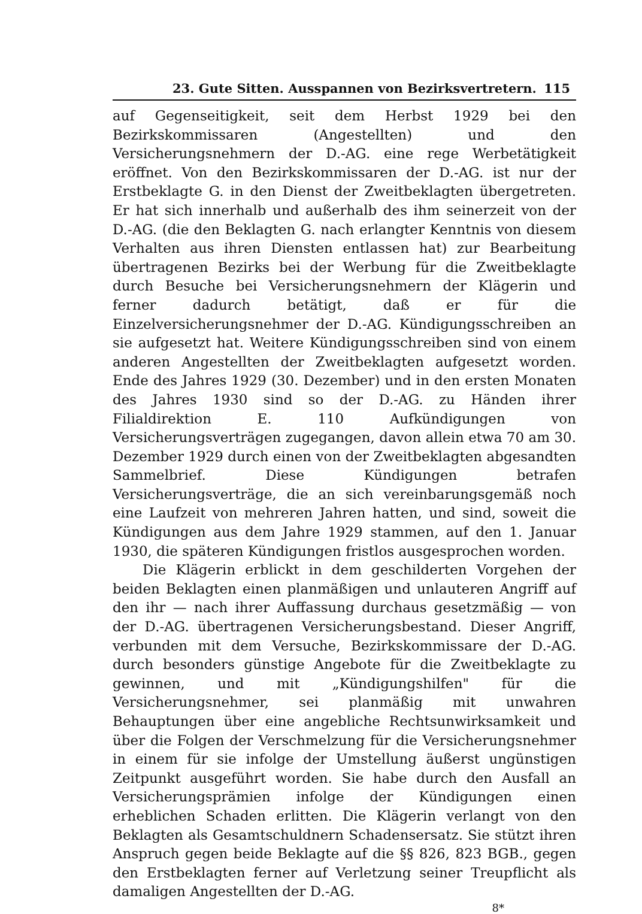23. Gute Sitten. Ausspannen von Bezirksvertretern. 115
auf Gegenseitigkeit, seit dem Herbst 1929 bei den Bezirkskommissaren (Angestellten) und den Versicherungsnehmern der D.-AG. eine rege Werbetätigkeit eröffnet. Von den Bezirkskommissaren der D.-AG. ist nur der Erstbeklagte G. in den Dienst der Zweitbeklagten übergetreten. Er hat sich innerhalb und außerhalb des ihm seinerzeit von der D.-AG. (die den Beklagten G. nach erlangter Kenntnis von diesem Verhalten aus ihren Diensten entlassen hat) zur Bearbeitung übertragenen Bezirks bei der Werbung für die Zweitbeklagte durch Besuche bei Versicherungsnehmern der Klägerin und ferner dadurch betätigt, daß er für die Einzelversicherungsnehmer der D.-AG. Kündigungsschreiben an sie aufgesetzt hat. Weitere Kündigungsschreiben sind von einem anderen Angestellten der Zweitbeklagten aufgesetzt worden. Ende des Jahres 1929 (30. Dezember) und in den ersten Monaten des Jahres 1930 sind so der D.-AG. zu Händen ihrer Filialdirektion E. 110 Aufkündigungen von Versicherungsverträgen zugegangen, davon allein etwa 70 am 30. Dezember 1929 durch einen von der Zweitbeklagten abgesandten Sammelbrief. Diese Kündigungen betrafen Versicherungsverträge, die an sich vereinbarungsgemäß noch eine Laufzeit von mehreren Jahren hatten, und sind, soweit die Kündigungen aus dem Jahre 1929 stammen, auf den 1. Januar 1930, die späteren Kündigungen fristlos ausgesprochen worden.
Die Klägerin erblickt in dem geschilderten Vorgehen der beiden Beklagten einen planmäßigen und unlauteren Angriff auf den ihr — nach ihrer Auffassung durchaus gesetzmäßig — von der D.-AG. übertragenen Versicherungsbestand. Dieser Angriff, verbunden mit dem Versuche, Bezirkskommissare der D.-AG. durch besonders günstige Angebote für die Zweitbeklagte zu gewinnen, und mit „Kündigungshilfen" für die Versicherungsnehmer, sei planmäßig mit unwahren Behauptungen über eine angebliche Rechtsunwirksamkeit und über die Folgen der Verschmelzung für die Versicherungsnehmer in einem für sie infolge der Umstellung äußerst ungünstigen Zeitpunkt ausgeführt worden. Sie habe durch den Ausfall an Versicherungsprämien infolge der Kündigungen einen erheblichen Schaden erlitten. Die Klägerin verlangt von den Beklagten als Gesamtschuldnern Schadensersatz. Sie stützt ihren Anspruch gegen beide Beklagte auf die §§ 826, 823 BGB., gegen den Erstbeklagten ferner auf Verletzung seiner Treupflicht als damaligen Angestellten der D.-AG.
8*